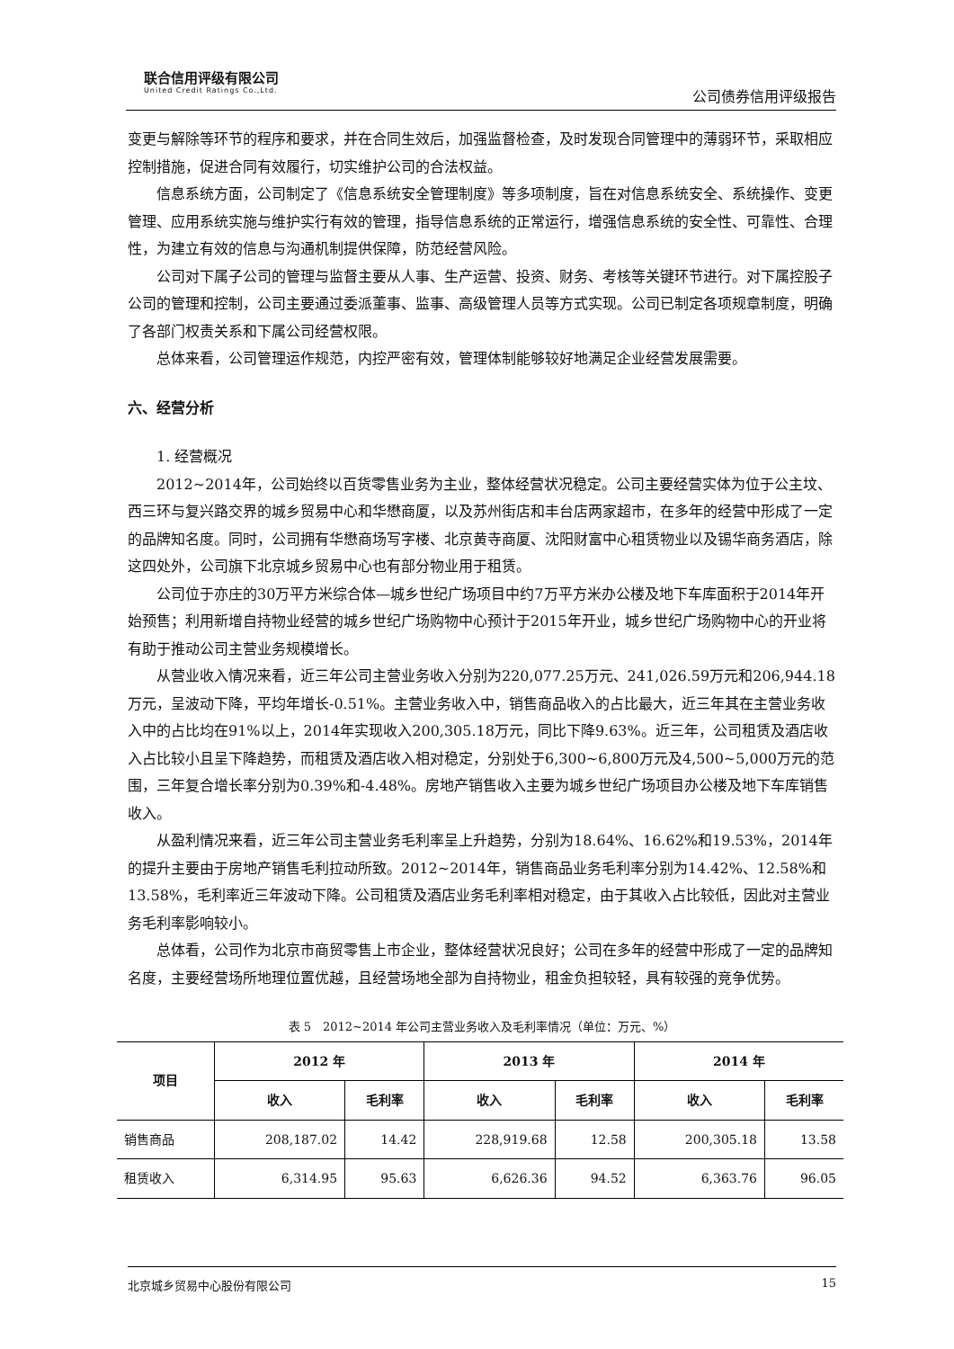联合信用评级有限公司
United Credit Ratings Co.,Ltd.
公司债券信用评级报告
变更与解除等环节的程序和要求，并在合同生效后，加强监督检查，及时发现合同管理中的薄弱环节，采取相应控制措施，促进合同有效履行，切实维护公司的合法权益。
信息系统方面，公司制定了《信息系统安全管理制度》等多项制度，旨在对信息系统安全、系统操作、变更管理、应用系统实施与维护实行有效的管理，指导信息系统的正常运行，增强信息系统的安全性、可靠性、合理性，为建立有效的信息与沟通机制提供保障，防范经营风险。
公司对下属子公司的管理与监督主要从人事、生产运营、投资、财务、考核等关键环节进行。对下属控股子公司的管理和控制，公司主要通过委派董事、监事、高级管理人员等方式实现。公司已制定各项规章制度，明确了各部门权责关系和下属公司经营权限。
总体来看，公司管理运作规范，内控严密有效，管理体制能够较好地满足企业经营发展需要。
六、经营分析
1. 经营概况
2012~2014年，公司始终以百货零售业务为主业，整体经营状况稳定。公司主要经营实体为位于公主坟、西三环与复兴路交界的城乡贸易中心和华懋商厦，以及苏州街店和丰台店两家超市，在多年的经营中形成了一定的品牌知名度。同时，公司拥有华懋商场写字楼、北京黄寺商厦、沈阳财富中心租赁物业以及锡华商务酒店，除这四处外，公司旗下北京城乡贸易中心也有部分物业用于租赁。
公司位于亦庄的30万平方米综合体—城乡世纪广场项目中约7万平方米办公楼及地下车库面积于2014年开始预售；利用新增自持物业经营的城乡世纪广场购物中心预计于2015年开业，城乡世纪广场购物中心的开业将有助于推动公司主营业务规模增长。
从营业收入情况来看，近三年公司主营业务收入分别为220,077.25万元、241,026.59万元和206,944.18万元，呈波动下降，平均年增长-0.51%。主营业务收入中，销售商品收入的占比最大，近三年其在主营业务收入中的占比均在91%以上，2014年实现收入200,305.18万元，同比下降9.63%。近三年，公司租赁及酒店收入占比较小且呈下降趋势，而租赁及酒店收入相对稳定，分别处于6,300~6,800万元及4,500~5,000万元的范围，三年复合增长率分别为0.39%和-4.48%。房地产销售收入主要为城乡世纪广场项目办公楼及地下车库销售收入。
从盈利情况来看，近三年公司主营业务毛利率呈上升趋势，分别为18.64%、16.62%和19.53%，2014年的提升主要由于房地产销售毛利拉动所致。2012~2014年，销售商品业务毛利率分别为14.42%、12.58%和13.58%，毛利率近三年波动下降。公司租赁及酒店业务毛利率相对稳定，由于其收入占比较低，因此对主营业务毛利率影响较小。
总体看，公司作为北京市商贸零售上市企业，整体经营状况良好；公司在多年的经营中形成了一定的品牌知名度，主要经营场所地理位置优越，且经营场地全部为自持物业，租金负担较轻，具有较强的竞争优势。
表 5　2012~2014 年公司主营业务收入及毛利率情况（单位：万元、%）
| 项目 | 2012 年 | | 2013 年 | | 2014 年 | |
| --- | --- | --- | --- | --- | --- | --- |
| | 收入 | 毛利率 | 收入 | 毛利率 | 收入 | 毛利率 |
| 销售商品 | 208,187.02 | 14.42 | 228,919.68 | 12.58 | 200,305.18 | 13.58 |
| 租赁收入 | 6,314.95 | 95.63 | 6,626.36 | 94.52 | 6,363.76 | 96.05 |
北京城乡贸易中心股份有限公司 15